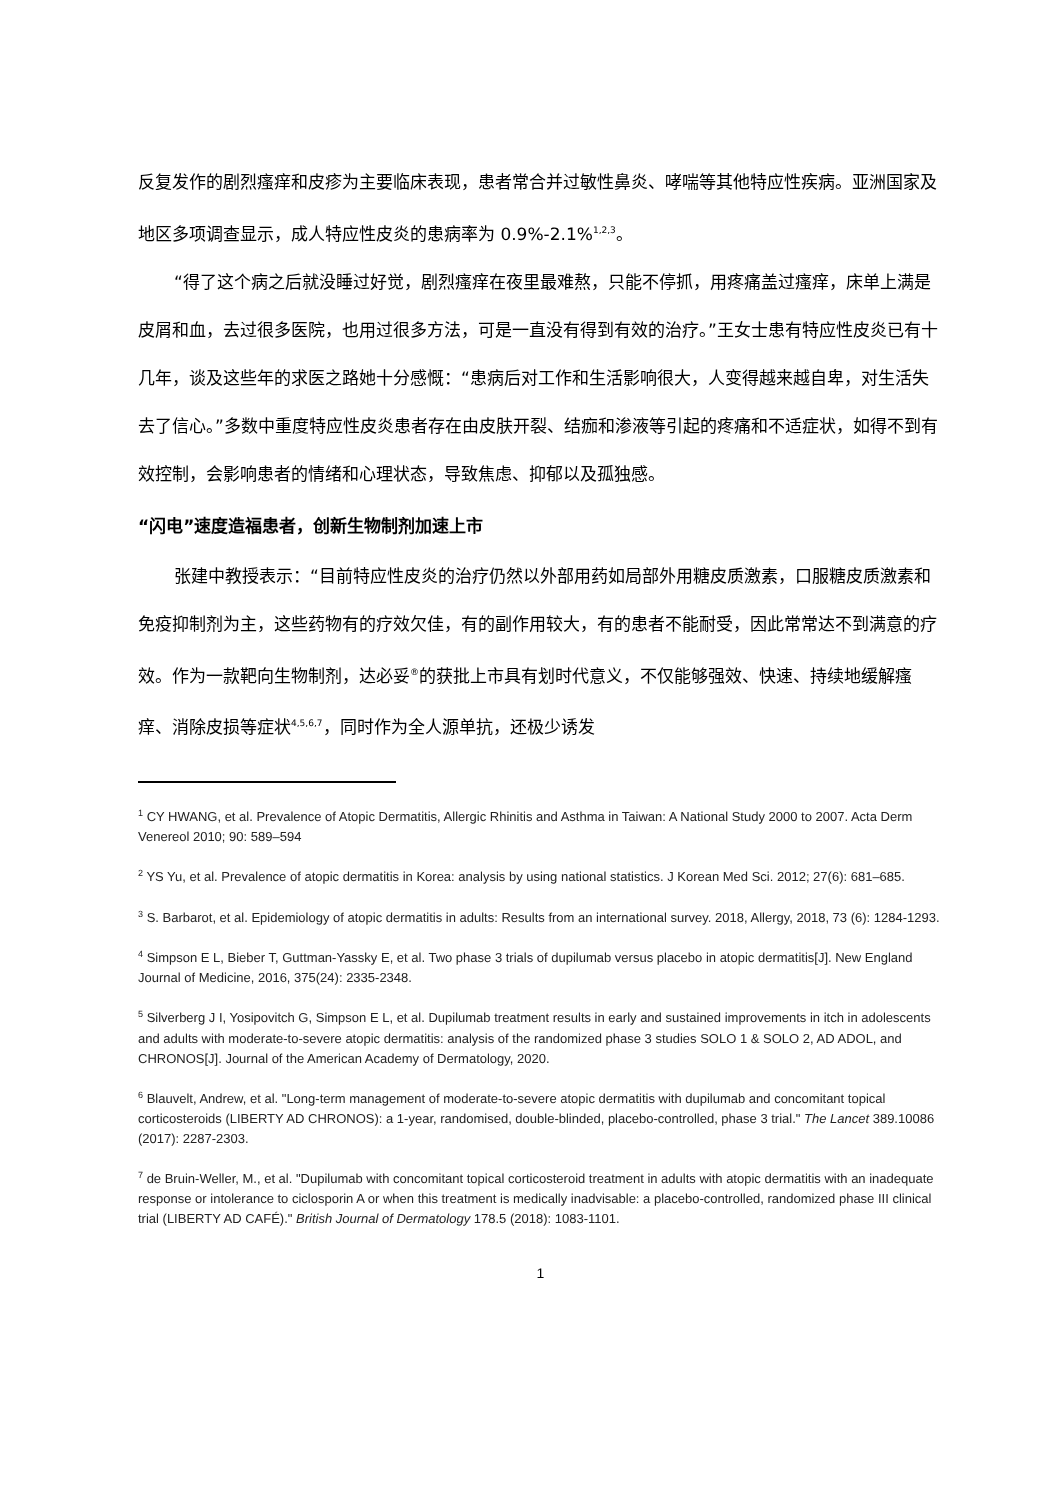反复发作的剧烈瘙痒和皮疹为主要临床表现，患者常合并过敏性鼻炎、哮喘等其他特应性疾病。亚洲国家及地区多项调查显示，成人特应性皮炎的患病率为 0.9%-2.1%<sup>1,2,3</sup>。
“得了这个病之后就没睡过好觉，剧烈瘙痒在夜里最难熬，只能不停抓，用疼痛盖过瘙痒，床单上满是皮屑和血，去过很多医院，也用过很多方法，可是一直没有得到有效的治疗。”王女士患有特应性皮炎已有十几年，谈及这些年的求医之路她十分感慨：“患病后对工作和生活影响很大，人变得越来越自卑，对生活失去了信心。”多数中重度特应性皮炎患者存在由皮肤开裂、结痂和渗液等引起的疼痛和不适症状，如得不到有效控制，会影响患者的情绪和心理状态，导致焦虑、抑郁以及孤独感。
“闪电”速度造福患者，创新生物制剂加速上市
张建中教授表示：“目前特应性皮炎的治疗仍然以外部用药如局部外用糖皮质激素，口服糖皮质激素和免疫抑制剂为主，这些药物有的疗效欠佳，有的副作用较大，有的患者不能耐受，因此常常达不到满意的疗效。作为一款靶向生物制剂，达必妥<sup>®</sup>的获批上市具有划时代意义，不仅能够强效、快速、持续地缓解瘙痒、消除皮损等症状<sup>4,5,6,7</sup>，同时作为全人源单抗，还极少诱发
<sup>1</sup> CY HWANG, et al. Prevalence of Atopic Dermatitis, Allergic Rhinitis and Asthma in Taiwan: A National Study 2000 to 2007. Acta Derm Venereol 2010; 90: 589–594
<sup>2</sup> YS Yu, et al. Prevalence of atopic dermatitis in Korea: analysis by using national statistics. J Korean Med Sci. 2012; 27(6): 681–685.
<sup>3</sup> S. Barbarot, et al. Epidemiology of atopic dermatitis in adults: Results from an international survey. 2018, Allergy, 2018, 73 (6): 1284-1293.
<sup>4</sup> Simpson E L, Bieber T, Guttman-Yassky E, et al. Two phase 3 trials of dupilumab versus placebo in atopic dermatitis[J]. New England Journal of Medicine, 2016, 375(24): 2335-2348.
<sup>5</sup> Silverberg J I, Yosipovitch G, Simpson E L, et al. Dupilumab treatment results in early and sustained improvements in itch in adolescents and adults with moderate-to-severe atopic dermatitis: analysis of the randomized phase 3 studies SOLO 1 & SOLO 2, AD ADOL, and CHRONOS[J]. Journal of the American Academy of Dermatology, 2020.
<sup>6</sup> Blauvelt, Andrew, et al. "Long-term management of moderate-to-severe atopic dermatitis with dupilumab and concomitant topical corticosteroids (LIBERTY AD CHRONOS): a 1-year, randomised, double-blinded, placebo-controlled, phase 3 trial." The Lancet 389.10086 (2017): 2287-2303.
<sup>7</sup> de Bruin‐Weller, M., et al. "Dupilumab with concomitant topical corticosteroid treatment in adults with atopic dermatitis with an inadequate response or intolerance to ciclosporin A or when this treatment is medically inadvisable: a placebo‐controlled, randomized phase III clinical trial (LIBERTY AD CAFÉ)." British Journal of Dermatology 178.5 (2018): 1083-1101.
1